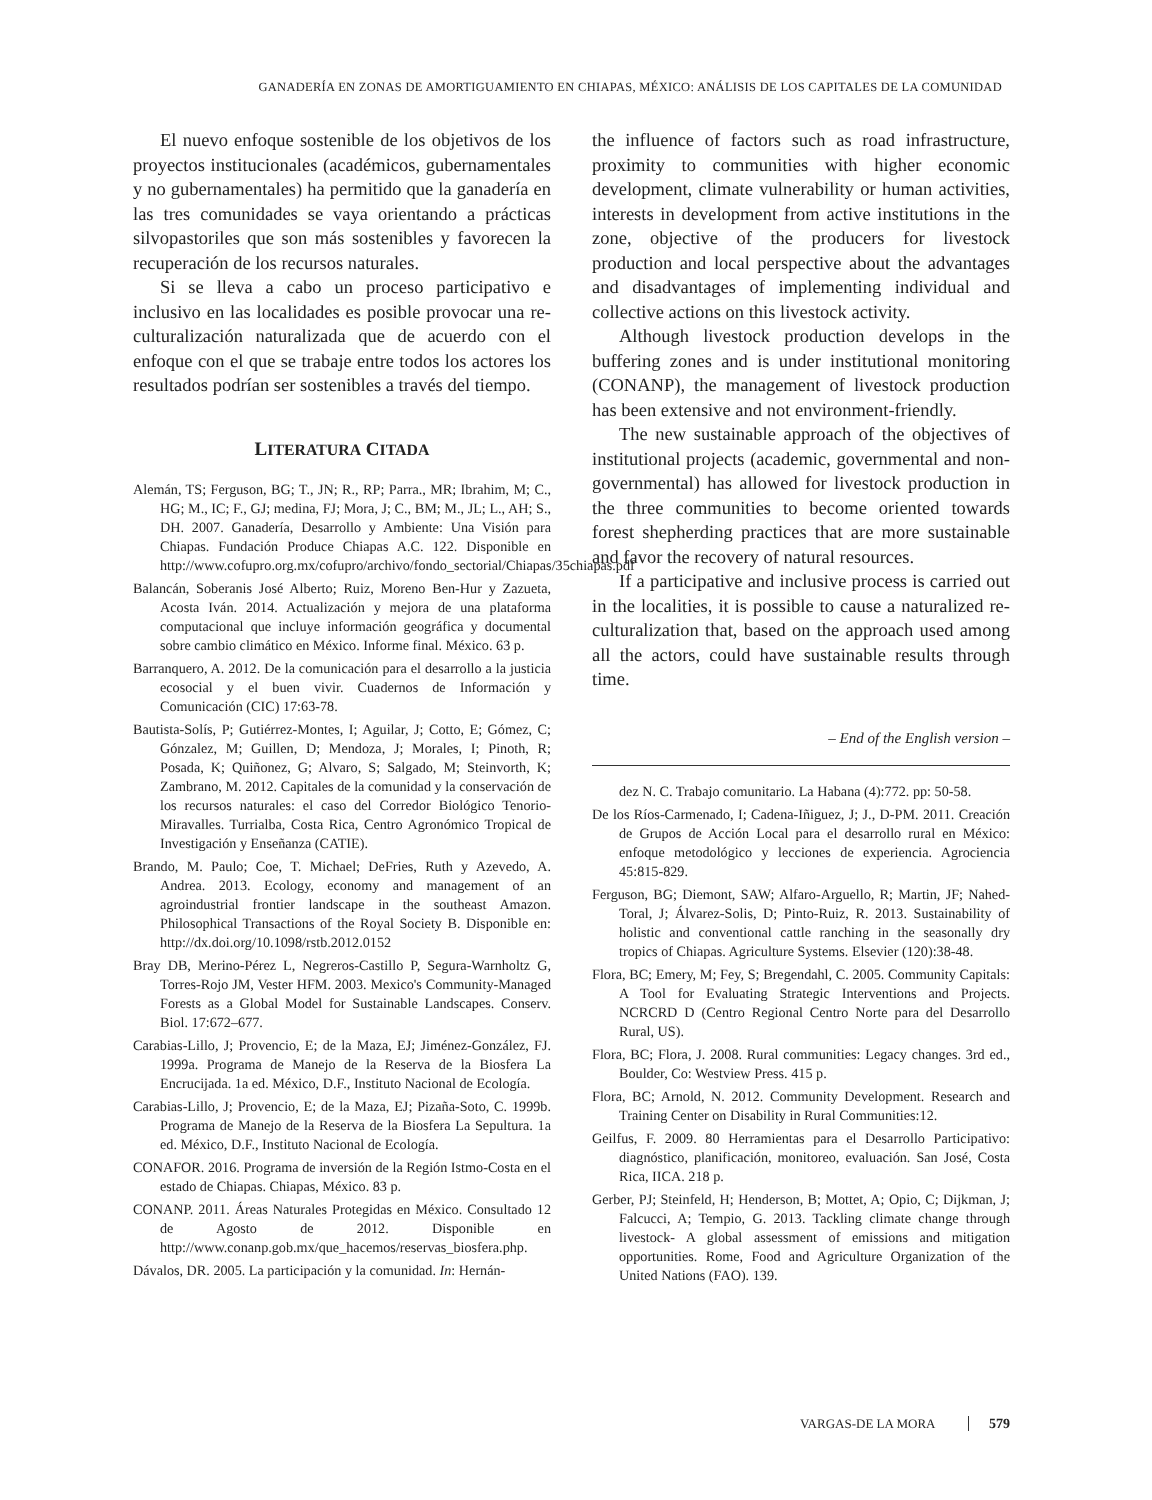GANADERÍA EN ZONAS DE AMORTIGUAMIENTO EN CHIAPAS, MÉXICO: ANÁLISIS DE LOS CAPITALES DE LA COMUNIDAD
El nuevo enfoque sostenible de los objetivos de los proyectos institucionales (académicos, gubernamentales y no gubernamentales) ha permitido que la ganadería en las tres comunidades se vaya orientando a prácticas silvopastoriles que son más sostenibles y favorecen la recuperación de los recursos naturales.
Si se lleva a cabo un proceso participativo e inclusivo en las localidades es posible provocar una re-culturalización naturalizada que de acuerdo con el enfoque con el que se trabaje entre todos los actores los resultados podrían ser sostenibles a través del tiempo.
LITERATURA CITADA
Alemán, TS; Ferguson, BG; T., JN; R., RP; Parra., MR; Ibrahim, M; C., HG; M., IC; F., GJ; medina, FJ; Mora, J; C., BM; M., JL; L., AH; S., DH. 2007. Ganadería, Desarrollo y Ambiente: Una Visión para Chiapas. Fundación Produce Chiapas A.C. 122. Disponible en http://www.cofupro.org.mx/cofupro/archivo/fondo_sectorial/Chiapas/35chiapas.pdf
Balancán, Soberanis José Alberto; Ruiz, Moreno Ben-Hur y Zazueta, Acosta Iván. 2014. Actualización y mejora de una plataforma computacional que incluye información geográfica y documental sobre cambio climático en México. Informe final. México. 63 p.
Barranquero, A. 2012. De la comunicación para el desarrollo a la justicia ecosocial y el buen vivir. Cuadernos de Información y Comunicación (CIC) 17:63-78.
Bautista-Solís, P; Gutiérrez-Montes, I; Aguilar, J; Cotto, E; Gómez, C; Gónzalez, M; Guillen, D; Mendoza, J; Morales, I; Pinoth, R; Posada, K; Quiñonez, G; Alvaro, S; Salgado, M; Steinvorth, K; Zambrano, M. 2012. Capitales de la comunidad y la conservación de los recursos naturales: el caso del Corredor Biológico Tenorio-Miravalles. Turrialba, Costa Rica, Centro Agronómico Tropical de Investigación y Enseñanza (CATIE).
Brando, M. Paulo; Coe, T. Michael; DeFries, Ruth y Azevedo, A. Andrea. 2013. Ecology, economy and management of an agroindustrial frontier landscape in the southeast Amazon. Philosophical Transactions of the Royal Society B. Disponible en: http://dx.doi.org/10.1098/rstb.2012.0152
Bray DB, Merino-Pérez L, Negreros-Castillo P, Segura-Warnholtz G, Torres-Rojo JM, Vester HFM. 2003. Mexico's Community-Managed Forests as a Global Model for Sustainable Landscapes. Conserv. Biol. 17:672–677.
Carabias-Lillo, J; Provencio, E; de la Maza, EJ; Jiménez-González, FJ. 1999a. Programa de Manejo de la Reserva de la Biosfera La Encrucijada. 1a ed. México, D.F., Instituto Nacional de Ecología.
Carabias-Lillo, J; Provencio, E; de la Maza, EJ; Pizaña-Soto, C. 1999b. Programa de Manejo de la Reserva de la Biosfera La Sepultura. 1a ed. México, D.F., Instituto Nacional de Ecología.
CONAFOR. 2016. Programa de inversión de la Región Istmo-Costa en el estado de Chiapas. Chiapas, México. 83 p.
CONANP. 2011. Áreas Naturales Protegidas en México. Consultado 12 de Agosto de 2012. Disponible en http://www.conanp.gob.mx/que_hacemos/reservas_biosfera.php.
Dávalos, DR. 2005. La participación y la comunidad. In: Hernán-
the influence of factors such as road infrastructure, proximity to communities with higher economic development, climate vulnerability or human activities, interests in development from active institutions in the zone, objective of the producers for livestock production and local perspective about the advantages and disadvantages of implementing individual and collective actions on this livestock activity.
Although livestock production develops in the buffering zones and is under institutional monitoring (CONANP), the management of livestock production has been extensive and not environment-friendly.
The new sustainable approach of the objectives of institutional projects (academic, governmental and non-governmental) has allowed for livestock production in the three communities to become oriented towards forest shepherding practices that are more sustainable and favor the recovery of natural resources.
If a participative and inclusive process is carried out in the localities, it is possible to cause a naturalized re-culturalization that, based on the approach used among all the actors, could have sustainable results through time.
– End of the English version –
dez N. C. Trabajo comunitario. La Habana (4):772. pp: 50-58.
De los Ríos-Carmenado, I; Cadena-Iñiguez, J; J., D-PM. 2011. Creación de Grupos de Acción Local para el desarrollo rural en México: enfoque metodológico y lecciones de experiencia. Agrociencia 45:815-829.
Ferguson, BG; Diemont, SAW; Alfaro-Arguello, R; Martin, JF; Nahed-Toral, J; Álvarez-Solis, D; Pinto-Ruiz, R. 2013. Sustainability of holistic and conventional cattle ranching in the seasonally dry tropics of Chiapas. Agriculture Systems. Elsevier (120):38-48.
Flora, BC; Emery, M; Fey, S; Bregendahl, C. 2005. Community Capitals: A Tool for Evaluating Strategic Interventions and Projects. NCRCRD D (Centro Regional Centro Norte para del Desarrollo Rural, US).
Flora, BC; Flora, J. 2008. Rural communities: Legacy changes. 3rd ed., Boulder, Co: Westview Press. 415 p.
Flora, BC; Arnold, N. 2012. Community Development. Research and Training Center on Disability in Rural Communities:12.
Geilfus, F. 2009. 80 Herramientas para el Desarrollo Participativo: diagnóstico, planificación, monitoreo, evaluación. San José, Costa Rica, IICA. 218 p.
Gerber, PJ; Steinfeld, H; Henderson, B; Mottet, A; Opio, C; Dijkman, J; Falcucci, A; Tempio, G. 2013. Tackling climate change through livestock- A global assessment of emissions and mitigation opportunities. Rome, Food and Agriculture Organization of the United Nations (FAO). 139.
VARGAS-DE LA MORA 579